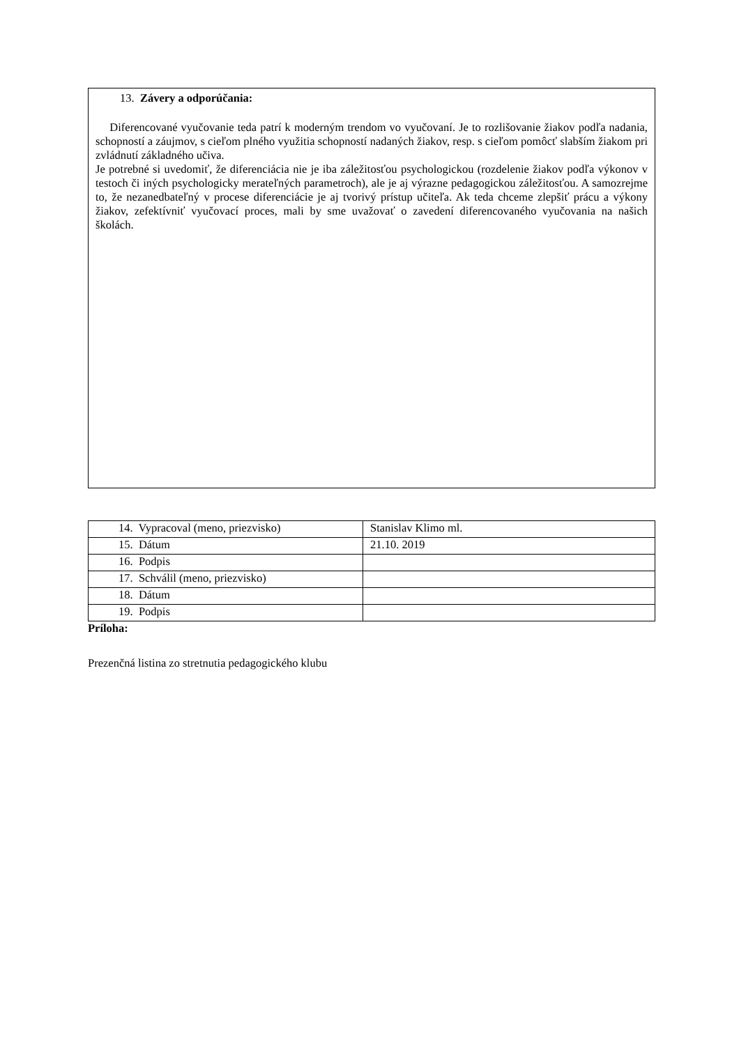13. Závery a odporúčania:
Diferencované vyučovanie teda patrí k moderným trendom vo vyučovaní. Je to rozlišovanie žiakov podľa nadania, schopností a záujmov, s cieľom plného využitia schopností nadaných žiakov, resp. s cieľom pomôcť slabším žiakom pri zvládnutí základného učiva.
Je potrebné si uvedomiť, že diferenciácia nie je iba záležitosťou psychologickou (rozdelenie žiakov podľa výkonov v testoch či iných psychologicky merateľných parametroch), ale je aj výrazne pedagogickou záležitosťou. A samozrejme to, že nezanedbateľný v procese diferenciácie je aj tvorivý prístup učiteľa. Ak teda chceme zlepšiť prácu a výkony žiakov, zefektívniť vyučovací proces, mali by sme uvažovať o zavedení diferencovaného vyučovania na našich školách.
| 14. Vypracoval (meno, priezvisko) | Stanislav Klimo ml. |
| 15. Dátum | 21.10. 2019 |
| 16. Podpis | |
| 17. Schválil (meno, priezvisko) | |
| 18. Dátum | |
| 19. Podpis | |
Príloha:
Prezenčná listina zo stretnutia pedagogického klubu